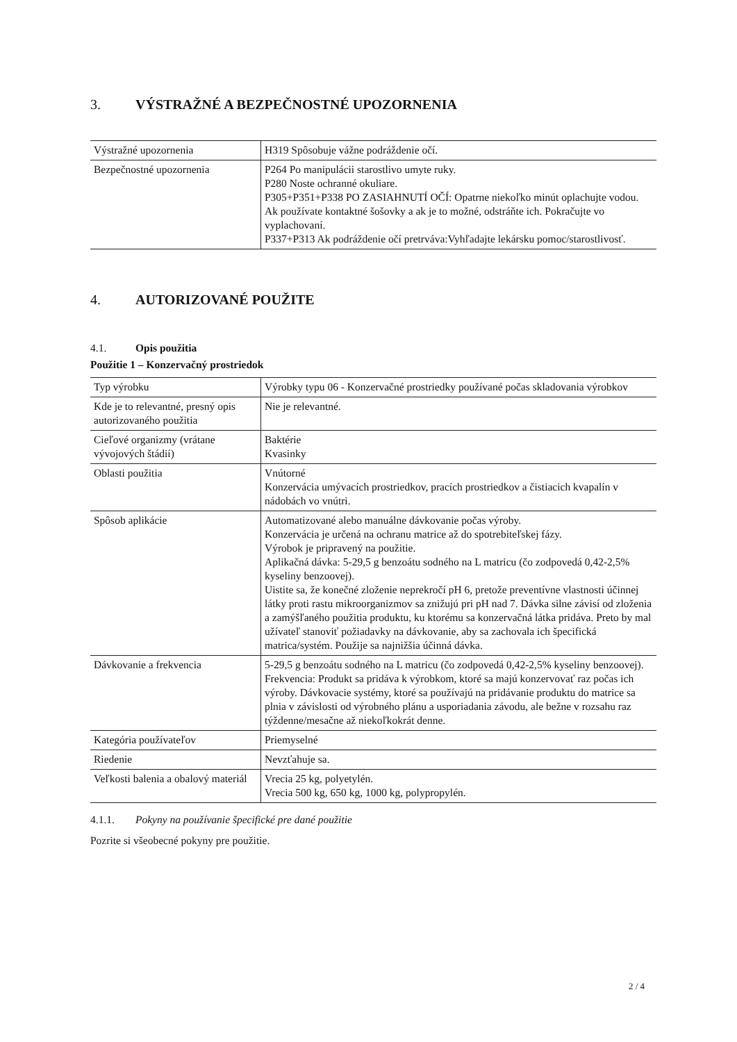3. VÝSTRAŽNÉ A BEZPEČNOSTNÉ UPOZORNENIA
| Výstražné upozornenia | H319 Spôsobuje vážne podráždenie očí. |
| Bezpečnostné upozornenia | P264 Po manipulácii starostlivo umyte ruky. P280 Noste ochranné okuliare. P305+P351+P338 PO ZASIAHNUTÍ OČÍ: Opatrne niekoľko minút oplachujte vodou. Ak používate kontaktné šošovky a ak je to možné, odstráňte ich. Pokračujte vo vyplachovaní. P337+P313 Ak podráždenie očí pretrváva:Vyhľadajte lekársku pomoc/starostlivosť. |
4. AUTORIZOVANÉ POUŽITE
4.1. Opis použitia
Použitie 1 – Konzervačný prostriedok
| Typ výrobku | Výrobky typu 06 - Konzervačné prostriedky používané počas skladovania výrobkov |
| Kde je to relevantné, presný opis autorizovaného použitia | Nie je relevantné. |
| Cieľové organizmy (vrátane vývojových štádií) | Baktérie Kvasinky |
| Oblasti použitia | Vnútorné Konzervácia umývacích prostriedkov, pracích prostriedkov a čistiacich kvapalín v nádobách vo vnútri. |
| Spôsob aplikácie | Automatizované alebo manuálne dávkovanie počas výroby. Konzervácia je určená na ochranu matrice až do spotrebiteľskej fázy. Výrobok je pripravený na použitie. Aplikačná dávka: 5-29,5 g benzoátu sodného na L matricu (čo zodpovedá 0,42-2,5% kyseliny benzoovej). Uistite sa, že konečné zloženie neprekročí pH 6, pretože preventívne vlastnosti účinnej látky proti rastu mikroorganizmov sa znižujú pri pH nad 7. Dávka silne závisí od zloženia a zamýšľaného použitia produktu, ku ktorému sa konzervačná látka pridáva. Preto by mal užívateľ stanoviť požiadavky na dávkovanie, aby sa zachovala ich špecifická matrica/systém. Použije sa najnižšia účinná dávka. |
| Dávkovanie a frekvencia | 5-29,5 g benzoátu sodného na L matricu (čo zodpovedá 0,42-2,5% kyseliny benzoovej). Frekvencia: Produkt sa pridáva k výrobkom, ktoré sa majú konzervovať raz počas ich výroby. Dávkovacie systémy, ktoré sa používajú na pridávanie produktu do matrice sa plnia v závislosti od výrobného plánu a usporiadania závodu, ale bežne v rozsahu raz týždenne/mesačne až niekoľkokrát denne. |
| Kategória používateľov | Priemyselné |
| Riedenie | Nevzťahuje sa. |
| Veľkosti balenia a obalový materiál | Vrecia 25 kg, polyetylén. Vrecia 500 kg, 650 kg, 1000 kg, polypropylén. |
4.1.1. Pokyny na používanie špecifické pre dané použitie
Pozrite si všeobecné pokyny pre použitie.
2 / 4